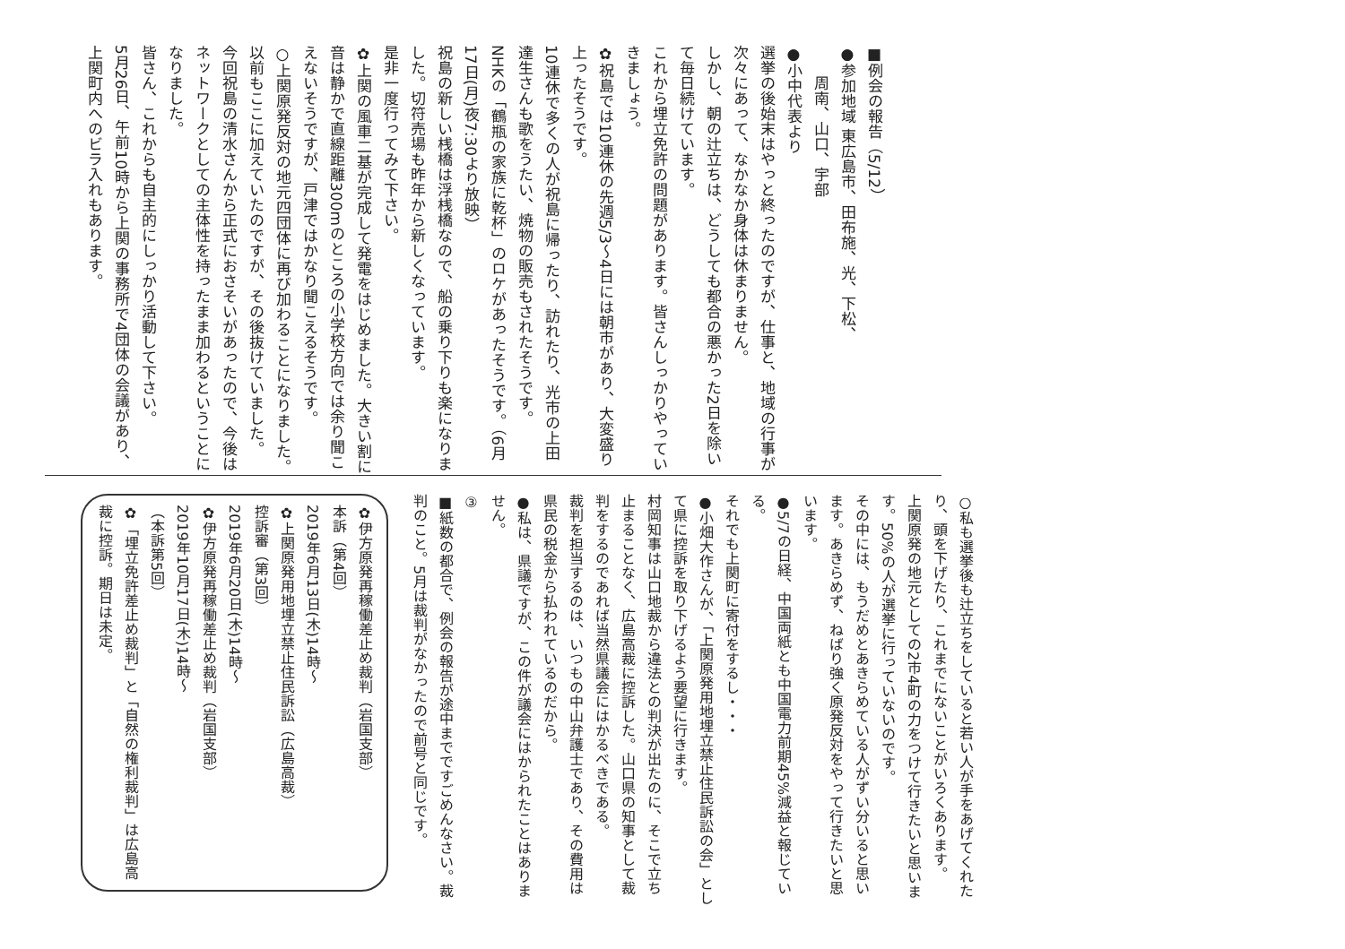■例会の報告（5/12）
●参加地域 東広島市、田布施、光、下松、
　　周南、山口、宇部
●小中代表より
選挙の後始末はやっと終ったのですが、仕事と、地域の行事が次々にあって、なかなか身体は休まりません。
しかし、朝の辻立ちは、どうしても都合の悪かった2日を除いて毎日続けています。
これから埋立免許の問題があります。皆さんしっかりやっていきましょう。
✿祝島では10連休の先週5/3～4日には朝市があり、大変盛り上ったそうです。
10連休で多くの人が祝島に帰ったり、訪れたり、光市の上田達生さんも歌をうたい、焼物の販売もされたそうです。
NHKの「鶴瓶の家族に乾杯」のロケがあったそうです。（6月17日(月)夜7:30より放映）
祝島の新しい桟橋は浮桟橋なので、船の乗り下りも楽になりました。切符売場も昨年から新しくなっています。
是非一度行ってみて下さい。
✿上関の風車二基が完成して発電をはじめました。大きい割に音は静かで直線距離300mのところの小学校方向では余り聞こえないそうですが、戸津ではかなり聞こえるそうです。
○上関原発反対の地元四団体に再び加わることになりました。以前もここに加えていたのですが、その後抜けていました。
今回祝島の清水さんから正式におさそいがあったので、今後はネットワークとしての主体性を持ったまま加わるということになりました。
皆さん、これからも自主的にしっかり活動して下さい。
5月26日、午前10時から上関の事務所で4団体の会議があり、上関町内へのビラ入れもあります。
○私も選挙後も辻立ちをしていると若い人が手をあげてくれたり、頭を下げたり、これまでにないことがいろくあります。
上関原発の地元としての2市4町の力をつけて行きたいと思います。50%の人が選挙に行っていないのです。
その中には、もうだめとあきらめている人がずい分いると思います。あきらめず、ねばり強く原発反対をやって行きたいと思います。
●5/7の日経、中国両紙とも中国電力前期45%減益と報じている。
それでも上関町に寄付をするし・・・
●小畑大作さんが、「上関原発用地埋立禁止住民訴訟の会」として県に控訴を取り下げるよう要望に行きます。
村岡知事は山口地裁から違法との判決が出たのに、そこで立ち止まることなく、広島高裁に控訴した。山口県の知事として裁判をするのであれば当然県議会にはかるべきである。
裁判を担当するのは、いつもの中山弁護士であり、その費用は県民の税金から払われているのだから。
●私は、県議ですが、この件が議会にはかられたことはありません。
③
■紙数の都合で、例会の報告が途中までですごめんなさい。裁判のこと。5月は裁判がなかったので前号と同じです。
✿伊方原発再稼働差止め裁判（岩国支部）
本訴（第4回）
2019年6月13日(木)14時～
✿上関原発用地埋立禁止住民訴訟（広島高裁）
控訴審（第3回）
2019年6月20日(木)14時～
✿伊方原発再稼働差止め裁判（岩国支部）
2019年10月17日(木)14時～
（本訴第5回）
✿「埋立免許差止め裁判」と「自然の権利裁判」は広島高裁に控訴。期日は未定。